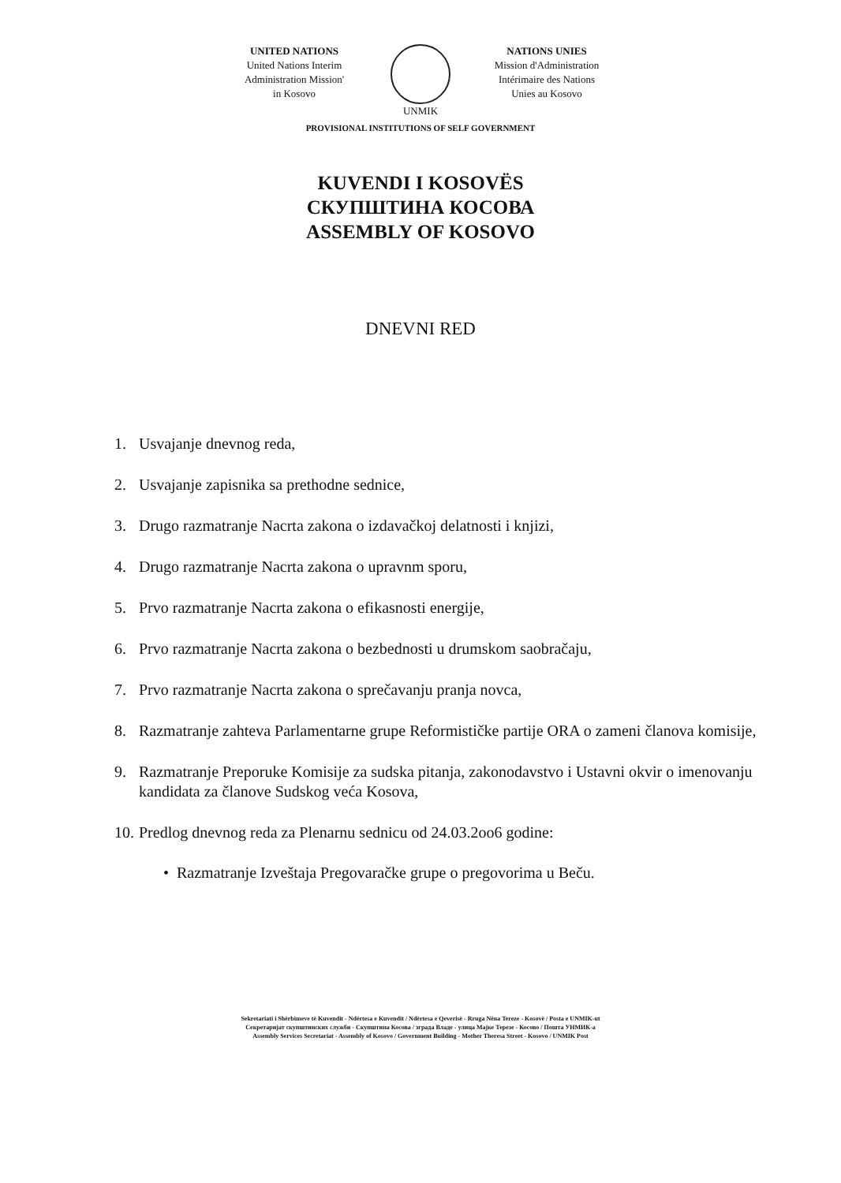UNITED NATIONS
United Nations Interim
Administration Mission'
in Kosovo
UNMIK NATIONS UNIES
Mission d'Administration
Intérimaire des Nations
Unies au Kosovo
PROVISIONAL INSTITUTIONS OF SELF GOVERNMENT
KUVENDI I KOSOVËS
СКУПШТИНА КОСОВА
ASSEMBLY OF KOSOVO
DNEVNI RED
1. Usvajanje dnevnog reda,
2. Usvajanje zapisnika sa prethodne sednice,
3. Drugo razmatranje Nacrta zakona o izdavačkoj delatnosti i knjizi,
4. Drugo razmatranje Nacrta zakona o upravnm sporu,
5. Prvo razmatranje Nacrta zakona o efikasnosti energije,
6. Prvo razmatranje Nacrta zakona o bezbednosti u drumskom saobračaju,
7. Prvo razmatranje Nacrta zakona o sprečavanju pranja novca,
8. Razmatranje zahteva Parlamentarne grupe Reformističke partije ORA o zameni članova komisije,
9. Razmatranje Preporuke Komisije za sudska pitanja, zakonodavstvo i Ustavni okvir o imenovanju kandidata za članove Sudskog veća Kosova,
10. Predlog dnevnog reda za Plenarnu sednicu od 24.03.2oo6 godine:
• Razmatranje Izveštaja Pregovaračke grupe o pregovorima u Beču.
Sekretariati i Shërbimeve të Kuvendit - Ndërtesa e Kuvendit / Ndërtesa e Qeverisë - Rruga Nëna Tereze - Kosovë / Posta e UNMIK-ut
Секретаријат скупштинских служби - Скупштина Косова / зграда Владе - улица Мајке Терезе - Косово / Пошта УНМИК-а
Assembly Services Secretariat - Assembly of Kosovo / Government Building - Mother Theresa Street - Kosovo / UNMIK Post